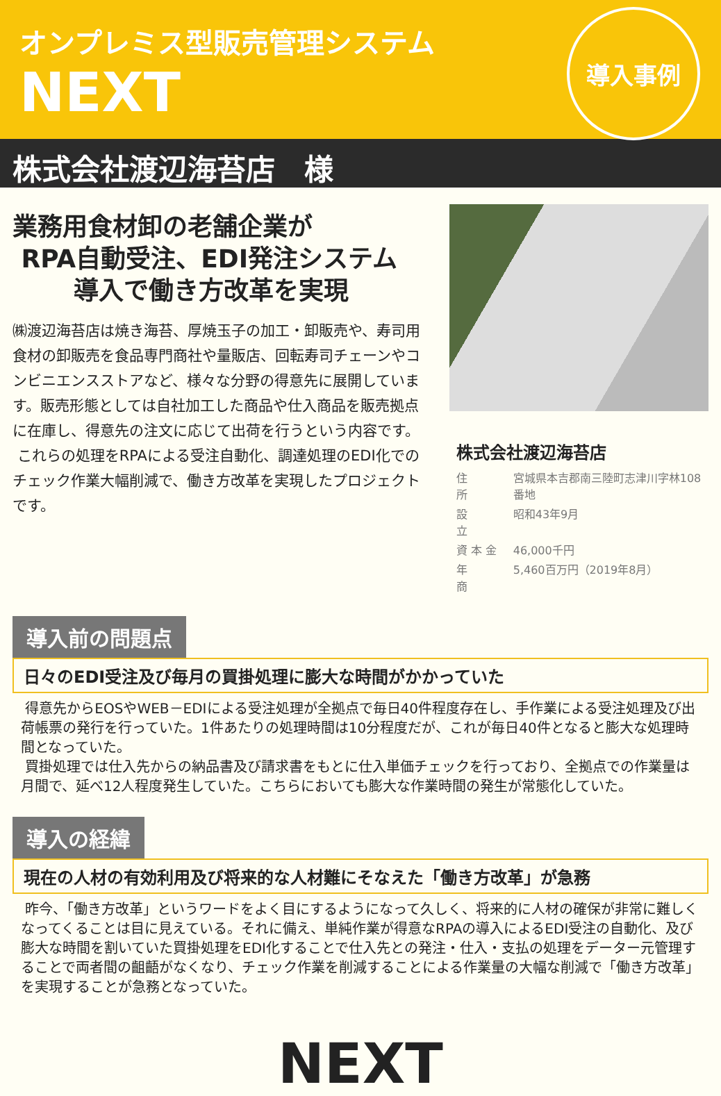オンプレミス型販売管理システム
NEXT
導入事例
株式会社渡辺海苔店　様
業務用食材卸の老舗企業が
RPA自動受注、EDI発注システム
導入で働き方改革を実現
㈱渡辺海苔店は焼き海苔、厚焼玉子の加工・卸販売や、寿司用食材の卸販売を食品専門商社や量販店、回転寿司チェーンやコンビニエンスストアなど、様々な分野の得意先に展開しています。販売形態としては自社加工した商品や仕入商品を販売拠点に在庫し、得意先の注文に応じて出荷を行うという内容です。
これらの処理をRPAによる受注自動化、調達処理のEDI化でのチェック作業大幅削減で、働き方改革を実現したプロジェクトです。
株式会社渡辺海苔店
| 住 所 | 宮城県本吉郡南三陸町志津川字林108番地 |
| 設 立 | 昭和43年9月 |
| 資 本 金 | 46,000千円 |
| 年 商 | 5,460百万円（2019年8月） |
導入前の問題点
日々のEDI受注及び毎月の買掛処理に膨大な時間がかかっていた
得意先からEOSやWEB－EDIによる受注処理が全拠点で毎日40件程度存在し、手作業による受注処理及び出荷帳票の発行を行っていた。1件あたりの処理時間は10分程度だが、これが毎日40件となると膨大な処理時間となっていた。
買掛処理では仕入先からの納品書及び請求書をもとに仕入単価チェックを行っており、全拠点での作業量は月間で、延べ12人程度発生していた。こちらにおいても膨大な作業時間の発生が常態化していた。
導入の経緯
現在の人材の有効利用及び将来的な人材難にそなえた「働き方改革」が急務
昨今、「働き方改革」というワードをよく目にするようになって久しく、将来的に人材の確保が非常に難しくなってくることは目に見えている。それに備え、単純作業が得意なRPAの導入によるEDI受注の自動化、及び膨大な時間を割いていた買掛処理をEDI化することで仕入先との発注・仕入・支払の処理をデーター元管理することで両者間の齟齬がなくなり、チェック作業を削減することによる作業量の大幅な削減で「働き方改革」を実現することが急務となっていた。
NEXT